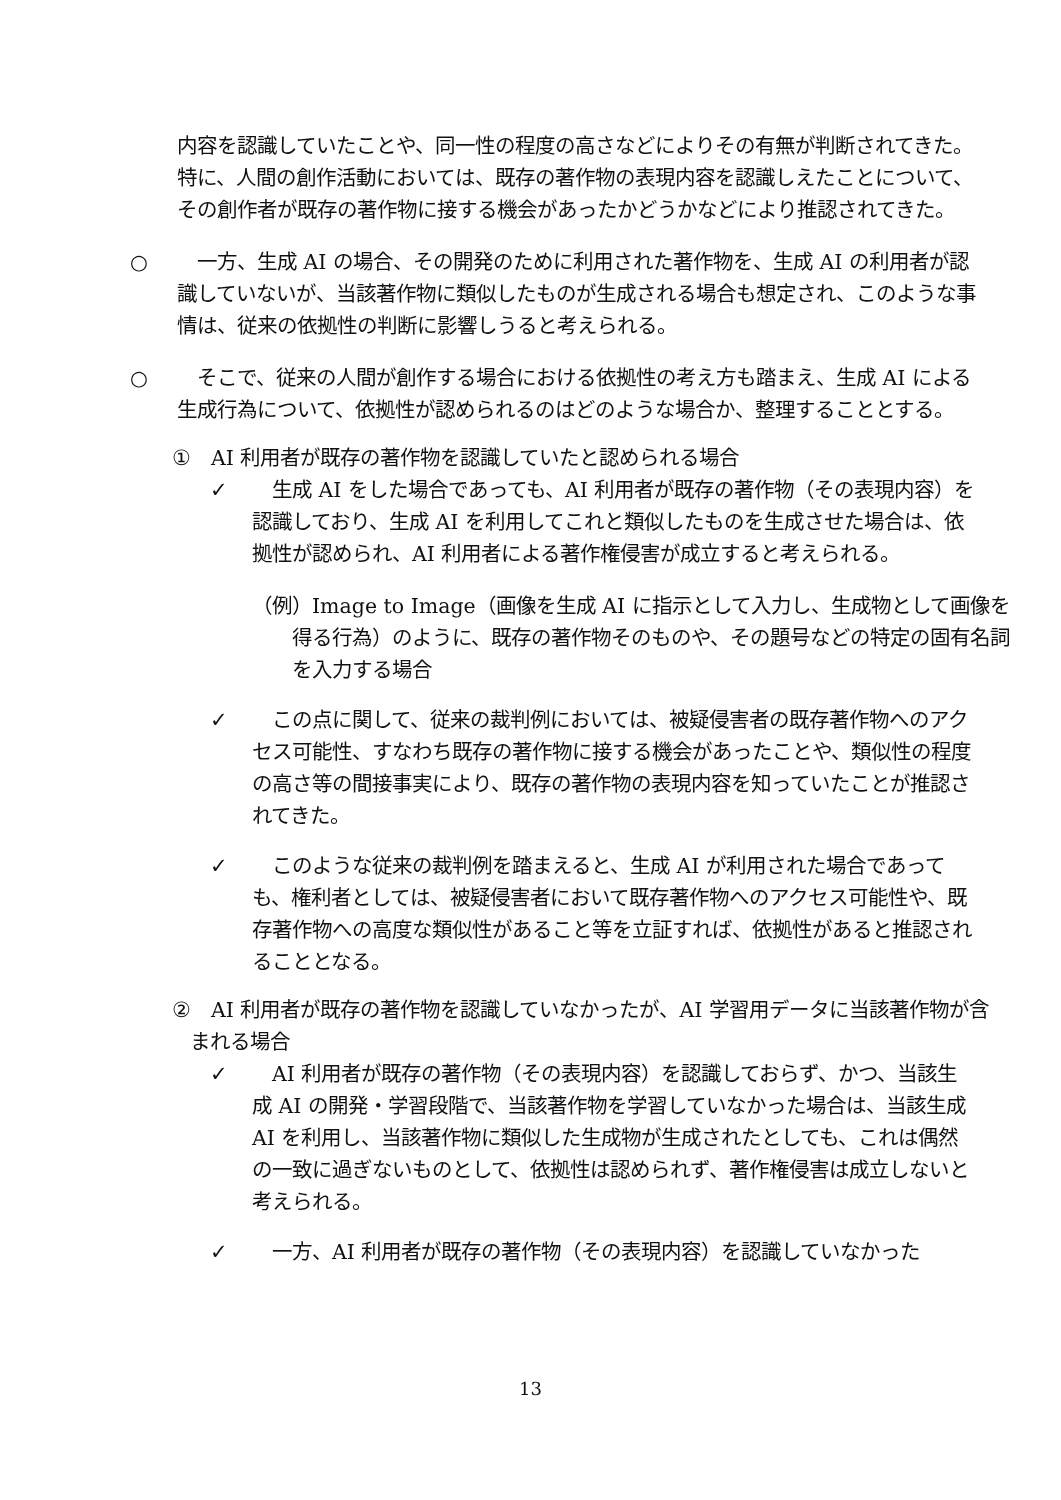内容を認識していたことや、同一性の程度の高さなどによりその有無が判断されてきた。特に、人間の創作活動においては、既存の著作物の表現内容を認識しえたことについて、その創作者が既存の著作物に接する機会があったかどうかなどにより推認されてきた。
○ 　一方、生成 AI の場合、その開発のために利用された著作物を、生成 AI の利用者が認識していないが、当該著作物に類似したものが生成される場合も想定され、このような事情は、従来の依拠性の判断に影響しうると考えられる。
○ 　そこで、従来の人間が創作する場合における依拠性の考え方も踏まえ、生成 AI による生成行為について、依拠性が認められるのはどのような場合か、整理することとする。
①　AI 利用者が既存の著作物を認識していたと認められる場合
✓ 　生成 AI をした場合であっても、AI 利用者が既存の著作物（その表現内容）を認識しており、生成 AI を利用してこれと類似したものを生成させた場合は、依拠性が認められ、AI 利用者による著作権侵害が成立すると考えられる。
（例）Image to Image（画像を生成 AI に指示として入力し、生成物として画像を得る行為）のように、既存の著作物そのものや、その題号などの特定の固有名詞を入力する場合
✓ 　この点に関して、従来の裁判例においては、被疑侵害者の既存著作物へのアクセス可能性、すなわち既存の著作物に接する機会があったことや、類似性の程度の高さ等の間接事実により、既存の著作物の表現内容を知っていたことが推認されてきた。
✓ 　このような従来の裁判例を踏まえると、生成 AI が利用された場合であっても、権利者としては、被疑侵害者において既存著作物へのアクセス可能性や、既存著作物への高度な類似性があること等を立証すれば、依拠性があると推認されることとなる。
②　AI 利用者が既存の著作物を認識していなかったが、AI 学習用データに当該著作物が含まれる場合
✓ 　AI 利用者が既存の著作物（その表現内容）を認識しておらず、かつ、当該生成 AI の開発・学習段階で、当該著作物を学習していなかった場合は、当該生成 AI を利用し、当該著作物に類似した生成物が生成されたとしても、これは偶然の一致に過ぎないものとして、依拠性は認められず、著作権侵害は成立しないと考えられる。
✓ 　一方、AI 利用者が既存の著作物（その表現内容）を認識していなかった
13